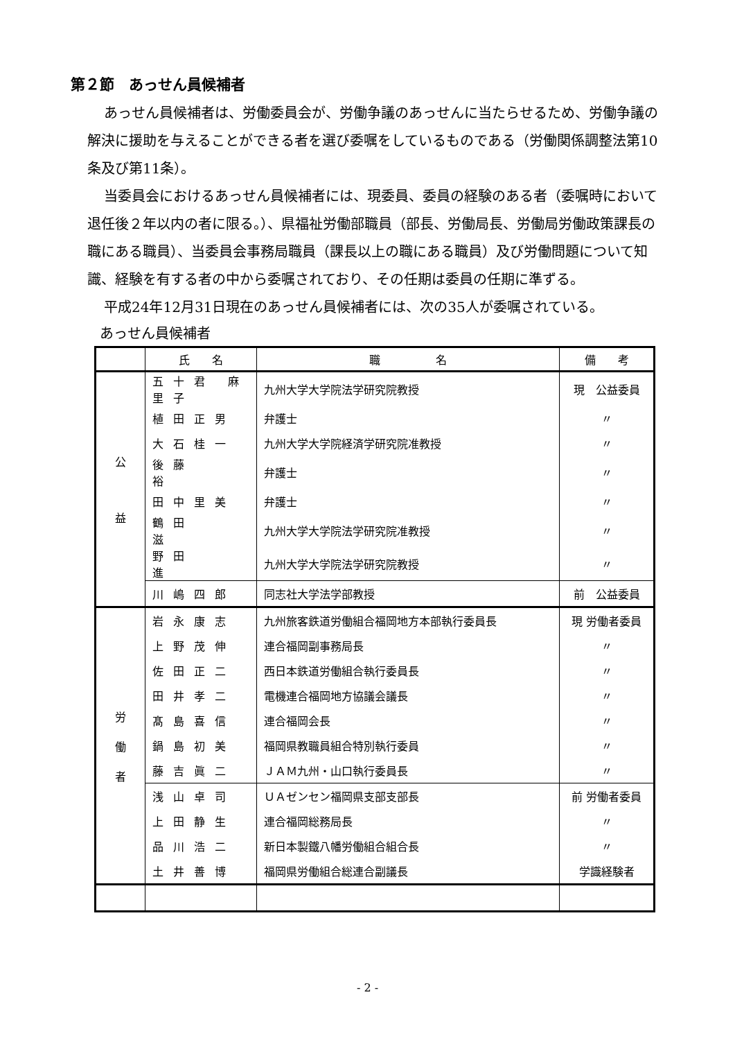第２節　あっせん員候補者
あっせん員候補者は、労働委員会が、労働争議のあっせんに当たらせるため、労働争議の解決に援助を与えることができる者を選び委嘱をしているものである（労働関係調整法第10条及び第11条）。
当委員会におけるあっせん員候補者には、現委員、委員の経験のある者（委嘱時において退任後２年以内の者に限る。）、県福祉労働部職員（部長、労働局長、労働局労働政策課長の職にある職員）、当委員会事務局職員（課長以上の職にある職員）及び労働問題について知識、経験を有する者の中から委嘱されており、その任期は委員の任期に準ずる。
平成24年12月31日現在のあっせん員候補者には、次の35人が委嘱されている。
あっせん員候補者
| | 氏 名 | 職 名 | 備 考 |
| --- | --- | --- | --- |
| 公 益 | 五十君 麻里子 | 九州大学大学院法学研究院教授 | 現 公益委員 |
| | 植田正男 | 弁護士 | 〃 |
| | 大石桂一 | 九州大学大学院経済学研究院准教授 | 〃 |
| | 後藤 裕 | 弁護士 | 〃 |
| | 田中里美 | 弁護士 | 〃 |
| | 鶴田 滋 | 九州大学大学院法学研究院准教授 | 〃 |
| | 野田 進 | 九州大学大学院法学研究院教授 | 〃 |
| | 川嶋四郎 | 同志社大学法学部教授 | 前 公益委員 |
| 労 働 者 | 岩永康志 | 九州旅客鉄道労働組合福岡地方本部執行委員長 | 現 労働者委員 |
| | 上野茂伸 | 連合福岡副事務局長 | 〃 |
| | 佐田正二 | 西日本鉄道労働組合執行委員長 | 〃 |
| | 田井孝二 | 電機連合福岡地方協議会議長 | 〃 |
| | 髙島喜信 | 連合福岡会長 | 〃 |
| | 鍋島初美 | 福岡県教職員組合特別執行委員 | 〃 |
| | 藤吉眞二 | ＪＡＭ九州・山口執行委員長 | 〃 |
| | 浅山卓司 | ＵＡゼンセン福岡県支部支部長 | 前 労働者委員 |
| | 上田静生 | 連合福岡総務局長 | 〃 |
| | 品川浩二 | 新日本製鐵八幡労働組合組合長 | 〃 |
| | 土井善博 | 福岡県労働組合総連合副議長 | 学識経験者 |
- 2 -